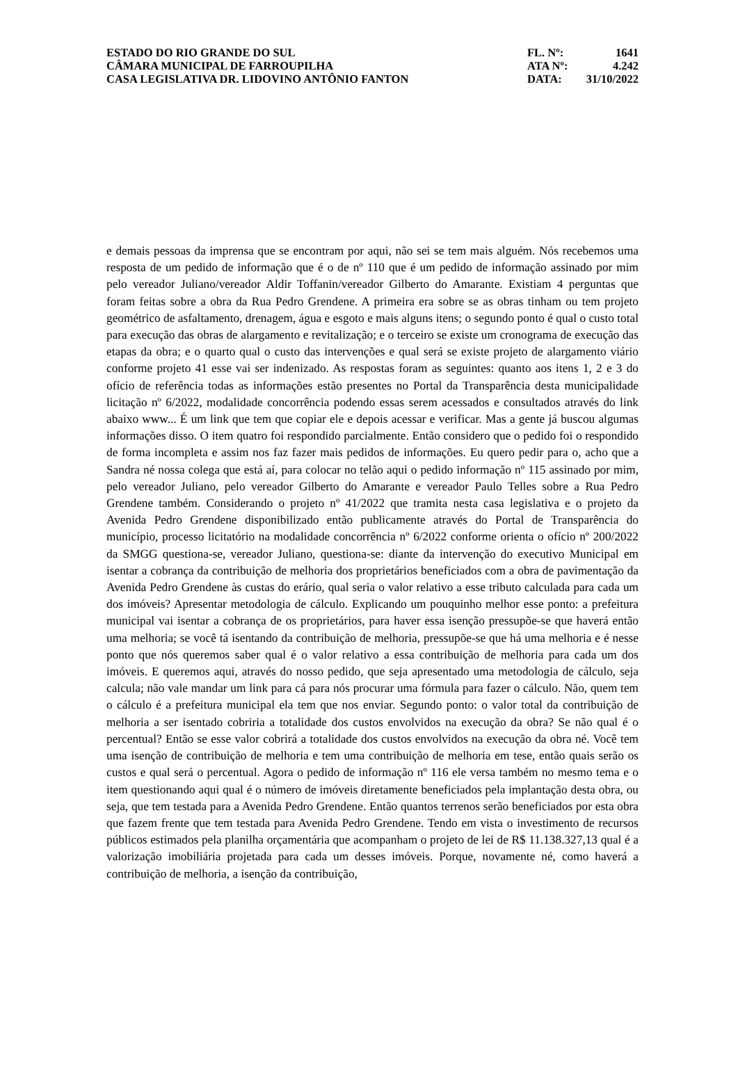ESTADO DO RIO GRANDE DO SUL
CÂMARA MUNICIPAL DE FARROUPILHA
CASA LEGISLATIVA DR. LIDOVINO ANTÔNIO FANTON
FL. Nº: 1641
ATA Nº: 4.242
DATA: 31/10/2022
e demais pessoas da imprensa que se encontram por aqui, não sei se tem mais alguém. Nós recebemos uma resposta de um pedido de informação que é o de nº 110 que é um pedido de informação assinado por mim pelo vereador Juliano/vereador Aldir Toffanin/vereador Gilberto do Amarante. Existiam 4 perguntas que foram feitas sobre a obra da Rua Pedro Grendene. A primeira era sobre se as obras tinham ou tem projeto geométrico de asfaltamento, drenagem, água e esgoto e mais alguns itens; o segundo ponto é qual o custo total para execução das obras de alargamento e revitalização; e o terceiro se existe um cronograma de execução das etapas da obra; e o quarto qual o custo das intervenções e qual será se existe projeto de alargamento viário conforme projeto 41 esse vai ser indenizado. As respostas foram as seguintes: quanto aos itens 1, 2 e 3 do ofício de referência todas as informações estão presentes no Portal da Transparência desta municipalidade licitação nº 6/2022, modalidade concorrência podendo essas serem acessados e consultados através do link abaixo www... É um link que tem que copiar ele e depois acessar e verificar. Mas a gente já buscou algumas informações disso. O item quatro foi respondido parcialmente. Então considero que o pedido foi o respondido de forma incompleta e assim nos faz fazer mais pedidos de informações. Eu quero pedir para o, acho que a Sandra né nossa colega que está aí, para colocar no telão aqui o pedido informação nº 115 assinado por mim, pelo vereador Juliano, pelo vereador Gilberto do Amarante e vereador Paulo Telles sobre a Rua Pedro Grendene também. Considerando o projeto nº 41/2022 que tramita nesta casa legislativa e o projeto da Avenida Pedro Grendene disponibilizado então publicamente através do Portal de Transparência do município, processo licitatório na modalidade concorrência nº 6/2022 conforme orienta o ofício nº 200/2022 da SMGG questiona-se, vereador Juliano, questiona-se: diante da intervenção do executivo Municipal em isentar a cobrança da contribuição de melhoria dos proprietários beneficiados com a obra de pavimentação da Avenida Pedro Grendene às custas do erário, qual seria o valor relativo a esse tributo calculada para cada um dos imóveis? Apresentar metodologia de cálculo. Explicando um pouquinho melhor esse ponto: a prefeitura municipal vai isentar a cobrança de os proprietários, para haver essa isenção pressupõe-se que haverá então uma melhoria; se você tá isentando da contribuição de melhoria, pressupõe-se que há uma melhoria e é nesse ponto que nós queremos saber qual é o valor relativo a essa contribuição de melhoria para cada um dos imóveis. E queremos aqui, através do nosso pedido, que seja apresentado uma metodologia de cálculo, seja calcula; não vale mandar um link para cá para nós procurar uma fórmula para fazer o cálculo. Não, quem tem o cálculo é a prefeitura municipal ela tem que nos enviar. Segundo ponto: o valor total da contribuição de melhoria a ser isentado cobriria a totalidade dos custos envolvidos na execução da obra? Se não qual é o percentual? Então se esse valor cobrirá a totalidade dos custos envolvidos na execução da obra né. Você tem uma isenção de contribuição de melhoria e tem uma contribuição de melhoria em tese, então quais serão os custos e qual será o percentual. Agora o pedido de informação nº 116 ele versa também no mesmo tema e o item questionando aqui qual é o número de imóveis diretamente beneficiados pela implantação desta obra, ou seja, que tem testada para a Avenida Pedro Grendene. Então quantos terrenos serão beneficiados por esta obra que fazem frente que tem testada para Avenida Pedro Grendene. Tendo em vista o investimento de recursos públicos estimados pela planilha orçamentária que acompanham o projeto de lei de R$ 11.138.327,13 qual é a valorização imobiliária projetada para cada um desses imóveis. Porque, novamente né, como haverá a contribuição de melhoria, a isenção da contribuição,